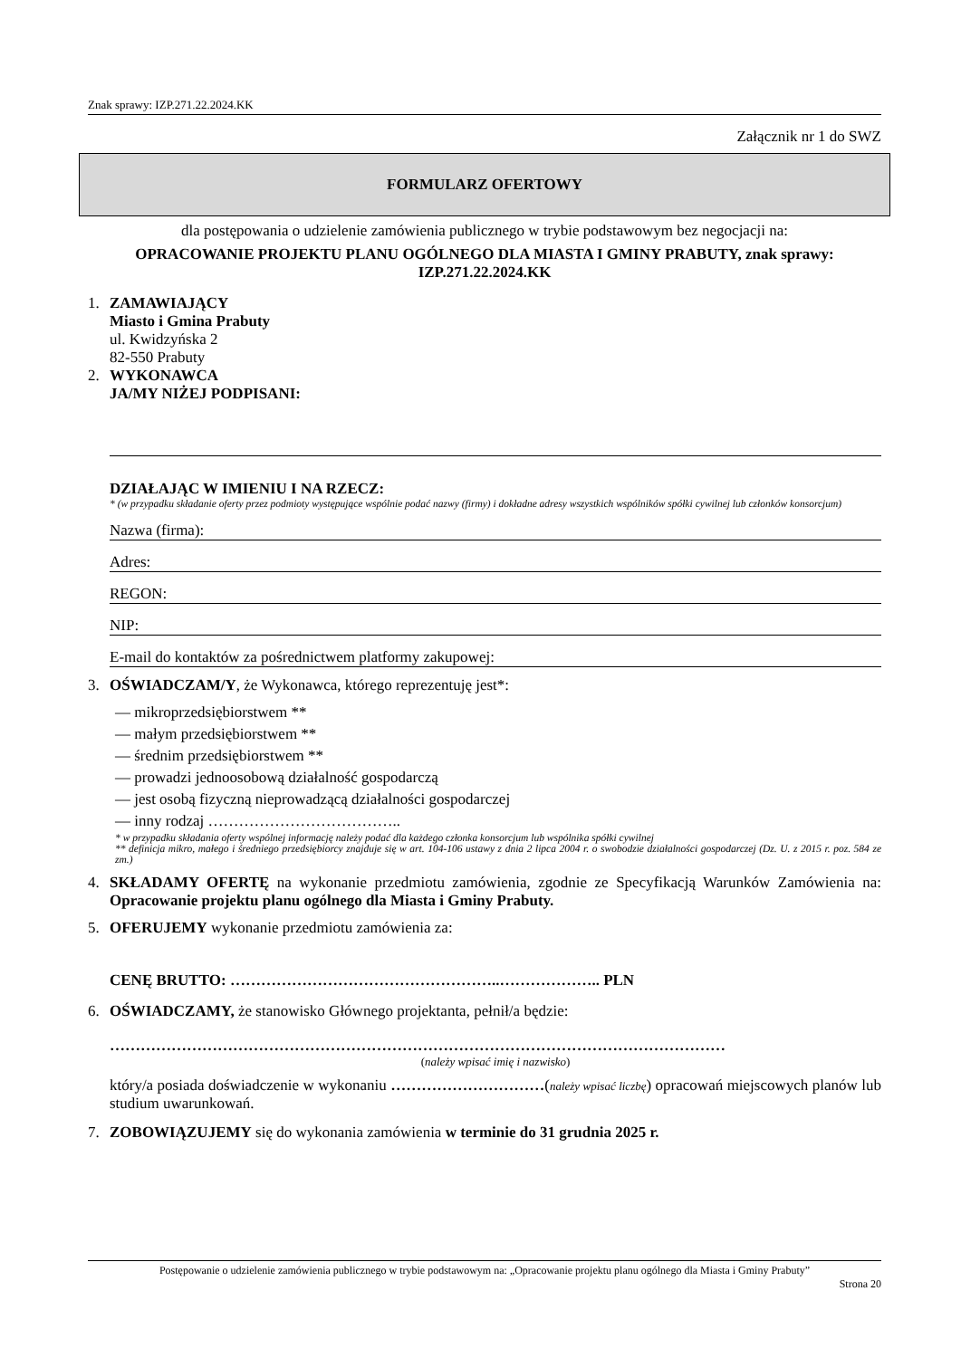Znak sprawy: IZP.271.22.2024.KK
Załącznik nr 1 do SWZ
FORMULARZ OFERTOWY
dla postępowania o udzielenie zamówienia publicznego w trybie podstawowym bez negocjacji na:
OPRACOWANIE PROJEKTU PLANU OGÓLNEGO DLA MIASTA I GMINY PRABUTY, znak sprawy: IZP.271.22.2024.KK
1. ZAMAWIAJĄCY
Miasto i Gmina Prabuty
ul. Kwidzyńska 2
82-550 Prabuty
2. WYKONAWCA
JA/MY NIŻEJ PODPISANI:
DZIAŁAJĄC W IMIENIU I NA RZECZ:
* (w przypadku składanie oferty przez podmioty występujące wspólnie podać nazwy (firmy) i dokładne adresy wszystkich wspólników spółki cywilnej lub członków konsorcjum)
Nazwa (firma):
Adres:
REGON:
NIP:
E-mail do kontaktów za pośrednictwem platformy zakupowej:
3. OŚWIADCZAM/Y, że Wykonawca, którego reprezentuję jest*:
— mikroprzedsiębiorstwem **
— małym przedsiębiorstwem **
— średnim przedsiębiorstwem **
— prowadzi jednoosobową działalność gospodarczą
— jest osobą fizyczną nieprowadzącą działalności gospodarczej
— inny rodzaj ………………………………..
* w przypadku składania oferty wspólnej informację należy podać dla każdego członka konsorcjum lub wspólnika spółki cywilnej
** definicja mikro, małego i średniego przedsiębiorcy znajduje się w art. 104-106 ustawy z dnia 2 lipca 2004 r. o swobodzie działalności gospodarczej (Dz. U. z 2015 r. poz. 584 ze zm.)
4. SKŁADAMY OFERTĘ na wykonanie przedmiotu zamówienia, zgodnie ze Specyfikacją Warunków Zamówienia na: Opracowanie projektu planu ogólnego dla Miasta i Gminy Prabuty.
5. OFERUJEMY wykonanie przedmiotu zamówienia za:
CENĘ BRUTTO: ……………………………………………..……………….. PLN
6. OŚWIADCZAMY, że stanowisko Głównego projektanta, pełnił/a będzie:
…………………………………………………………………………………………………………
(należy wpisać imię i nazwisko)
który/a posiada doświadczenie w wykonaniu …………………………(należy wpisać liczbę) opracowań miejscowych planów lub studium uwarunkowań.
7. ZOBOWIĄZUJEMY się do wykonania zamówienia w terminie do 31 grudnia 2025 r.
Postępowanie o udzielenie zamówienia publicznego w trybie podstawowym na: „Opracowanie projektu planu ogólnego dla Miasta i Gminy Prabuty”
Strona 20